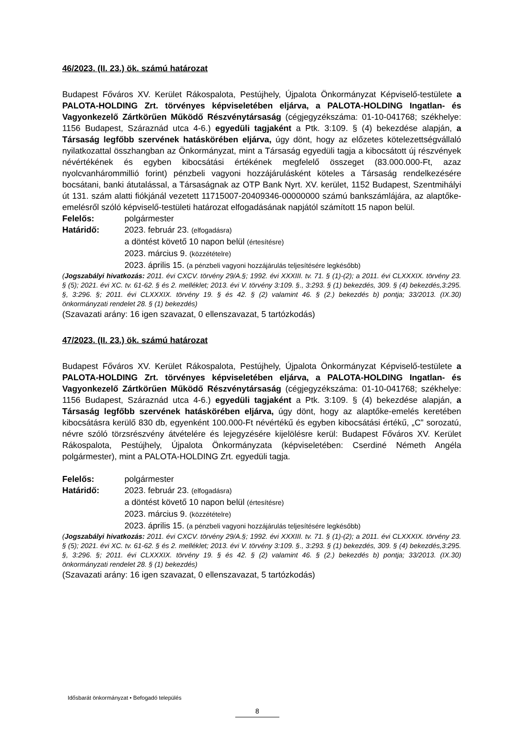46/2023. (II. 23.) ök. számú határozat
Budapest Főváros XV. Kerület Rákospalota, Pestújhely, Újpalota Önkormányzat Képviselő-testülete a PALOTA-HOLDING Zrt. törvényes képviseletében eljárva, a PALOTA-HOLDING Ingatlan- és Vagyonkezelő Zártkörűen Működő Részvénytársaság (cégjegyzékszáma: 01-10-041768; székhelye: 1156 Budapest, Száraznád utca 4-6.) egyedüli tagjaként a Ptk. 3:109. § (4) bekezdése alapján, a Társaság legfőbb szervének hatáskörében eljárva, úgy dönt, hogy az előzetes kötelezettségvállaló nyilatkozattal összhangban az Önkormányzat, mint a Társaság egyedüli tagja a kibocsátott új részvények névértékének és egyben kibocsátási értékének megfelelő összeget (83.000.000-Ft, azaz nyolcvanhárommillió forint) pénzbeli vagyoni hozzájárulásként köteles a Társaság rendelkezésére bocsátani, banki átutalással, a Társaságnak az OTP Bank Nyrt. XV. kerület, 1152 Budapest, Szentmihályi út 131. szám alatti fiókjánál vezetett 11715007-20409346-00000000 számú bankszámlájára, az alaptőke-emelésről szóló képviselő-testületi határozat elfogadásának napjától számított 15 napon belül.
Felelős: polgármester
Határidő: 2023. február 23. (elfogadásra)
a döntést követő 10 napon belül (értesítésre)
2023. március 9. (közzétételre)
2023. április 15. (a pénzbeli vagyoni hozzájárulás teljesítésére legkésőbb)
(Jogszabályi hivatkozás: 2011. évi CXCV. törvény 29/A.§; 1992. évi XXXIII. tv. 71. § (1)-(2); a 2011. évi CLXXXIX. törvény 23. § (5); 2021. évi XC. tv. 61-62. § és 2. melléklet; 2013. évi V. törvény 3:109. §., 3:293. § (1) bekezdés, 309. § (4) bekezdés,3:295. §, 3:296. §; 2011. évi CLXXXIX. törvény 19. § és 42. § (2) valamint 46. § (2.) bekezdés b) pontja; 33/2013. (IX.30) önkormányzati rendelet 28. § (1) bekezdés)
(Szavazati arány: 16 igen szavazat, 0 ellenszavazat, 5 tartózkodás)
47/2023. (II. 23.) ök. számú határozat
Budapest Főváros XV. Kerület Rákospalota, Pestújhely, Újpalota Önkormányzat Képviselő-testülete a PALOTA-HOLDING Zrt. törvényes képviseletében eljárva, a PALOTA-HOLDING Ingatlan- és Vagyonkezelő Zártkörűen Működő Részvénytársaság (cégjegyzékszáma: 01-10-041768; székhelye: 1156 Budapest, Száraznád utca 4-6.) egyedüli tagjaként a Ptk. 3:109. § (4) bekezdése alapján, a Társaság legfőbb szervének hatáskörében eljárva, úgy dönt, hogy az alaptőke-emelés keretében kibocsátásra kerülő 830 db, egyenként 100.000-Ft névértékű és egyben kibocsátási értékű, „C” sorozatú, névre szóló törzsrészvény átvételére és lejegyzésére kijelölésre kerül: Budapest Főváros XV. Kerület Rákospalota, Pestújhely, Újpalota Önkormányzata (képviseletében: Cserdiné Németh Angéla polgármester), mint a PALOTA-HOLDING Zrt. egyedüli tagja.
Felelős: polgármester
Határidő: 2023. február 23. (elfogadásra)
a döntést követő 10 napon belül (értesítésre)
2023. március 9. (közzétételre)
2023. április 15. (a pénzbeli vagyoni hozzájárulás teljesítésére legkésőbb)
(Jogszabályi hivatkozás: 2011. évi CXCV. törvény 29/A.§; 1992. évi XXXIII. tv. 71. § (1)-(2); a 2011. évi CLXXXIX. törvény 23. § (5); 2021. évi XC. tv. 61-62. § és 2. melléklet; 2013. évi V. törvény 3:109. §., 3:293. § (1) bekezdés, 309. § (4) bekezdés,3:295. §, 3:296. §; 2011. évi CLXXXIX. törvény 19. § és 42. § (2) valamint 46. § (2.) bekezdés b) pontja; 33/2013. (IX.30) önkormányzati rendelet 28. § (1) bekezdés)
(Szavazati arány: 16 igen szavazat, 0 ellenszavazat, 5 tartózkodás)
Idősbarát önkormányzat • Befogadó település
8